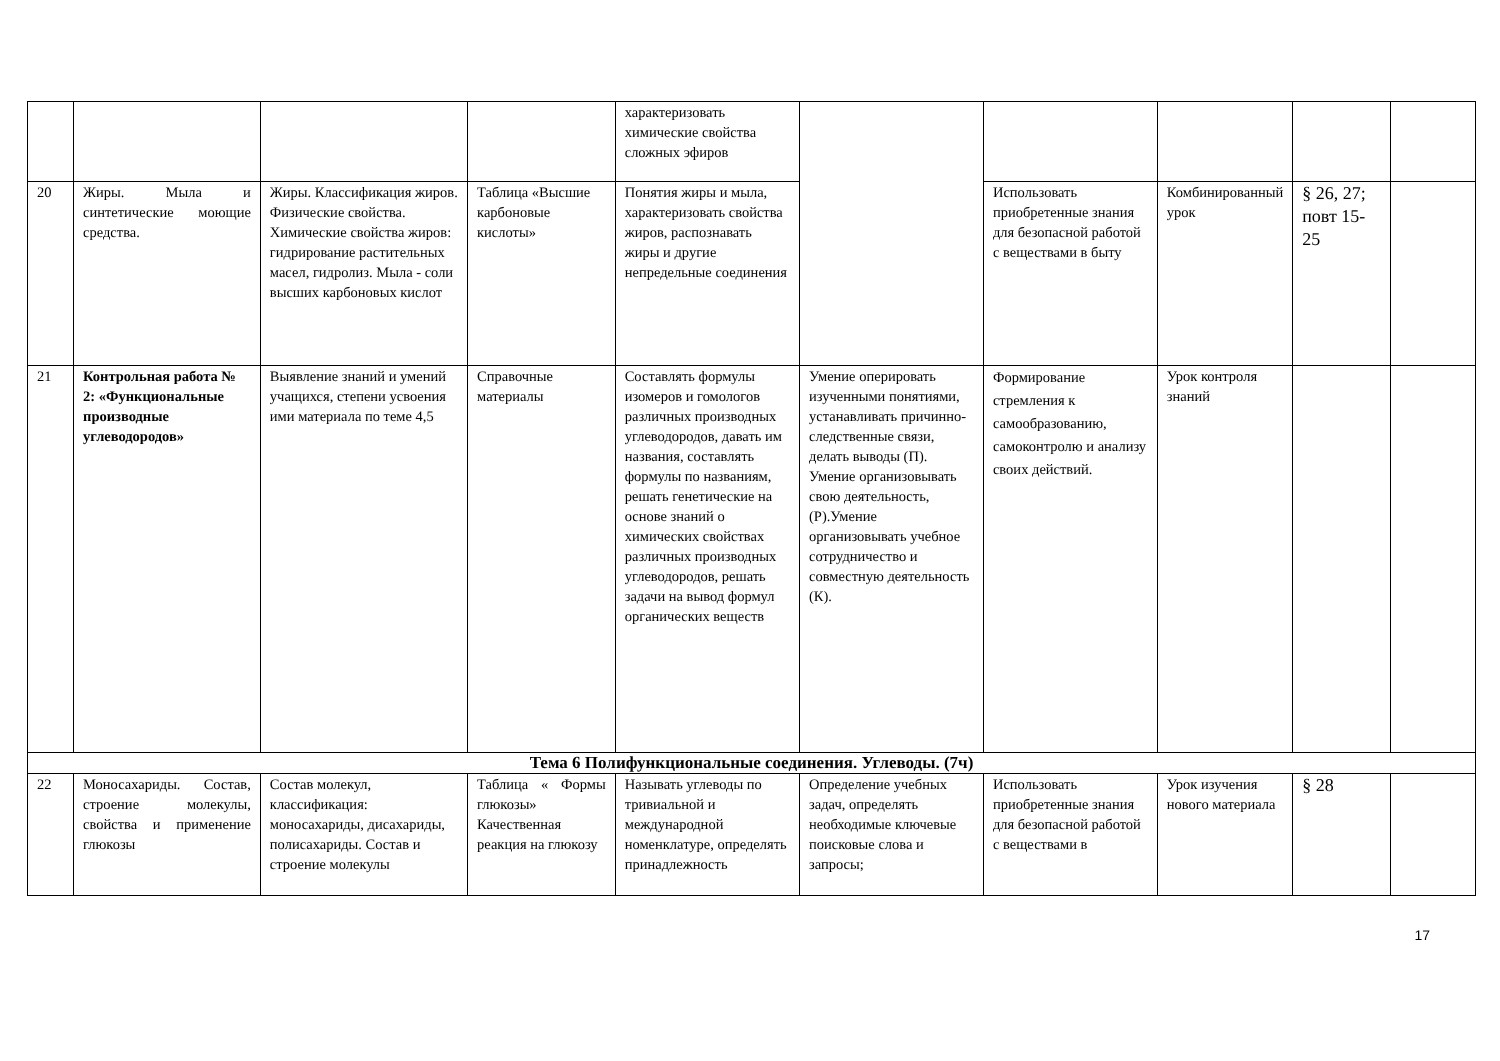| | | | | характеризовать химические свойства сложных эфиров | | | | | |
| 20 | Жиры. Мыла и синтетические моющие средства. | Жиры. Классификация жиров. Физические свойства. Химические свойства жиров: гидрирование растительных масел, гидролиз. Мыла - соли высших карбоновых кислот | Таблица «Высшие карбоновые кислоты» | Понятия жиры и мыла, характеризовать свойства жиров, распознавать жиры и другие непредельные соединения | | Использовать приобретенные знания для безопасной работой с веществами в быту | Комбинированный урок | § 26, 27; повт 15-25 | |
| 21 | Контрольная работа № 2: «Функциональные производные углеводородов» | Выявление знаний и умений учащихся, степени усвоения ими материала по теме 4,5 | Справочные материалы | Составлять формулы изомеров и гомологов различных производных углеводородов, давать им названия, составлять формулы по названиям, решать генетические на основе знаний о химических свойствах различных производных углеводородов, решать задачи на вывод формул органических веществ | Умение оперировать изученными понятиями, устанавливать причинно-следственные связи, делать выводы (П). Умение организовывать свою деятельность, (Р).Умение организовывать учебное сотрудничество и совместную деятельность (К). | Формирование стремления к самообразованию, самоконтролю и анализу своих действий. | Урок контроля знаний | | |
| Тема 6 Полифункциональные соединения. Углеводы. (7ч) | | | | | | | | | |
| 22 | Моносахариды. Состав, строение молекулы, свойства и применение глюкозы | Состав молекул, классификация: моносахариды, дисахариды, полисахариды. Состав и строение молекулы | Таблица « Формы глюкозы» Качественная реакция на глюкозу | Называть углеводы по тривиальной и международной номенклатуре, определять принадлежность | Определение учебных задач, определять необходимые ключевые поисковые слова и запросы; | Использовать приобретенные знания для безопасной работой с веществами в | Урок изучения нового материала | § 28 | |
17